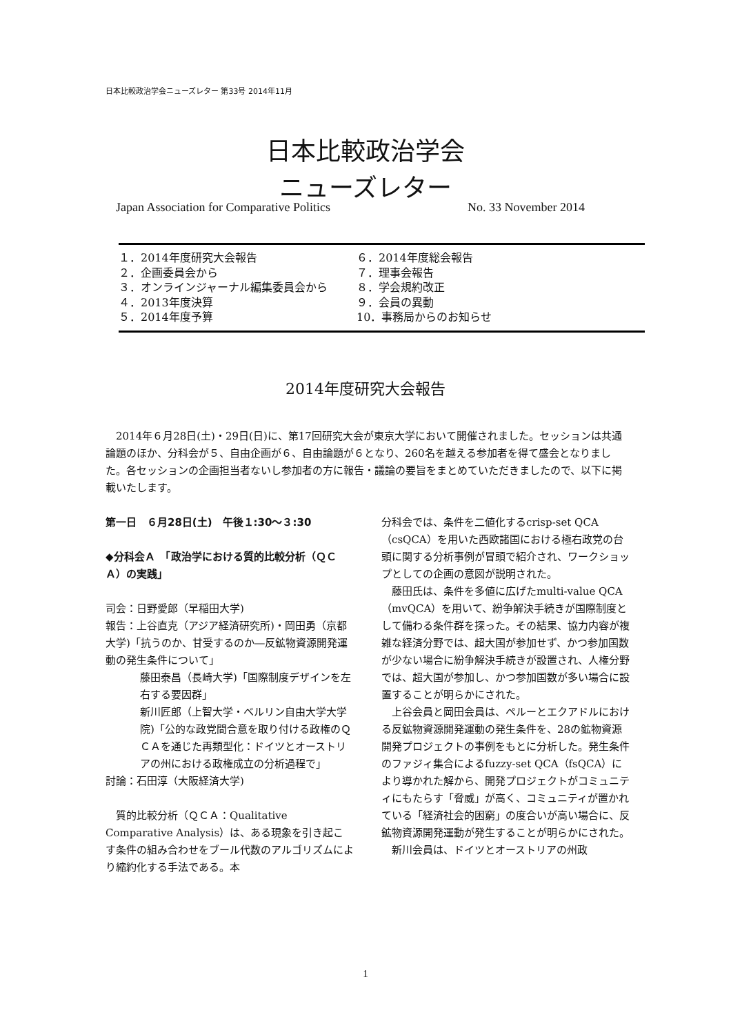日本比較政治学会ニューズレター 第33号 2014年11月
日本比較政治学会
ニューズレター
Japan Association for Comparative Politics No. 33 November 2014
１．2014年度研究大会報告
２．企画委員会から
３．オンラインジャーナル編集委員会から
４．2013年度決算
５．2014年度予算
６．2014年度総会報告
７．理事会報告
８．学会規約改正
９．会員の異動
10．事務局からのお知らせ
2014年度研究大会報告
2014年６月28日(土)・29日(日)に、第17回研究大会が東京大学において開催されました。セッションは共通論題のほか、分科会が５、自由企画が６、自由論題が６となり、260名を越える参加者を得て盛会となりました。各セッションの企画担当者ないし参加者の方に報告・議論の要旨をまとめていただきましたので、以下に掲載いたします。
第一日　６月28日(土)　午後１:30～３:30
◆分科会Ａ　「政治学における質的比較分析（ＱＣＡ）の実践」
司会：日野愛郎（早稲田大学)
報告：上谷直克（アジア経済研究所)・岡田勇（京都大学)「抗うのか、甘受するのか―反鉱物資源開発運動の発生条件について」
藤田泰昌（長崎大学)「国際制度デザインを左右する要因群」
新川匠郎（上智大学・ベルリン自由大学大学院)「公的な政党間合意を取り付ける政権のＱＣＡを通じた再類型化：ドイツとオーストリアの州における政権成立の分析過程で」
討論：石田淳（大阪経済大学)
質的比較分析（ＱＣＡ：Qualitative Comparative Analysis）は、ある現象を引き起こす条件の組み合わせをブール代数のアルゴリズムにより縮約化する手法である。本
分科会では、条件を二値化するcrisp-set QCA（csQCA）を用いた西欧諸国における極右政党の台頭に関する分析事例が冒頭で紹介され、ワークショップとしての企画の意図が説明された。
藤田氏は、条件を多値に広げたmulti-value QCA（mvQCA）を用いて、紛争解決手続きが国際制度として備わる条件群を探った。その結果、協力内容が複雑な経済分野では、超大国が参加せず、かつ参加国数が少ない場合に紛争解決手続きが設置され、人権分野では、超大国が参加し、かつ参加国数が多い場合に設置することが明らかにされた。
上谷会員と岡田会員は、ペルーとエクアドルにおける反鉱物資源開発運動の発生条件を、28の鉱物資源開発プロジェクトの事例をもとに分析した。発生条件のファジィ集合によるfuzzy-set QCA（fsQCA）により導かれた解から、開発プロジェクトがコミュニティにもたらす「脅威」が高く、コミュニティが置かれている「経済社会的困窮」の度合いが高い場合に、反鉱物資源開発運動が発生することが明らかにされた。
新川会員は、ドイツとオーストリアの州政
1